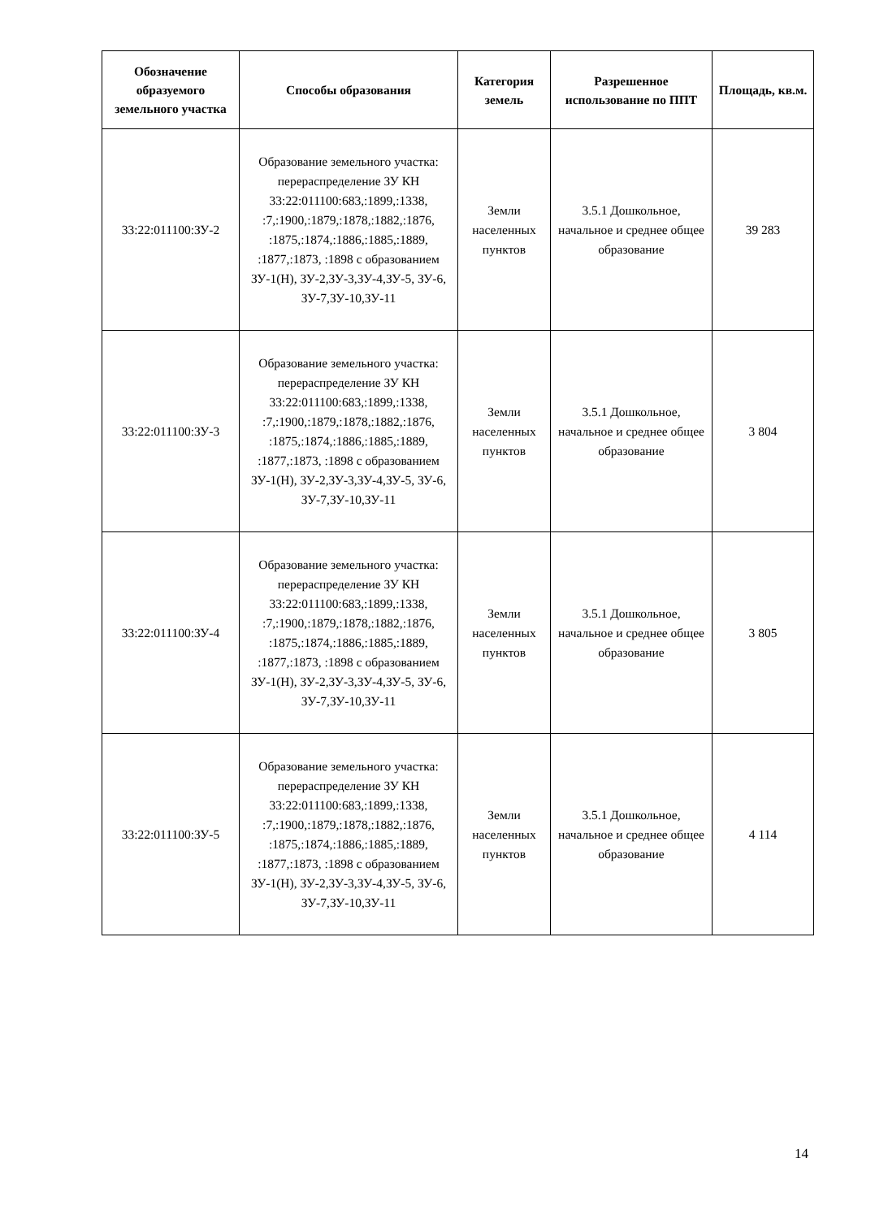| Обозначение образуемого земельного участка | Способы образования | Категория земель | Разрешенное использование по ППТ | Площадь, кв.м. |
| --- | --- | --- | --- | --- |
| 33:22:011100:ЗУ-2 | Образование земельного участка: перераспределение ЗУ КН 33:22:011100:683,:1899,:1338, :7,:1900,:1879,:1878,:1882,:1876, :1875,:1874,:1886,:1885,:1889, :1877,:1873, :1898 с образованием ЗУ-1(Н), ЗУ-2,ЗУ-3,ЗУ-4,ЗУ-5, ЗУ-6, ЗУ-7,ЗУ-10,ЗУ-11 | Земли населенных пунктов | 3.5.1 Дошкольное, начальное и среднее общее образование | 39 283 |
| 33:22:011100:ЗУ-3 | Образование земельного участка: перераспределение ЗУ КН 33:22:011100:683,:1899,:1338, :7,:1900,:1879,:1878,:1882,:1876, :1875,:1874,:1886,:1885,:1889, :1877,:1873, :1898 с образованием ЗУ-1(Н), ЗУ-2,ЗУ-3,ЗУ-4,ЗУ-5, ЗУ-6, ЗУ-7,ЗУ-10,ЗУ-11 | Земли населенных пунктов | 3.5.1 Дошкольное, начальное и среднее общее образование | 3 804 |
| 33:22:011100:ЗУ-4 | Образование земельного участка: перераспределение ЗУ КН 33:22:011100:683,:1899,:1338, :7,:1900,:1879,:1878,:1882,:1876, :1875,:1874,:1886,:1885,:1889, :1877,:1873, :1898 с образованием ЗУ-1(Н), ЗУ-2,ЗУ-3,ЗУ-4,ЗУ-5, ЗУ-6, ЗУ-7,ЗУ-10,ЗУ-11 | Земли населенных пунктов | 3.5.1 Дошкольное, начальное и среднее общее образование | 3 805 |
| 33:22:011100:ЗУ-5 | Образование земельного участка: перераспределение ЗУ КН 33:22:011100:683,:1899,:1338, :7,:1900,:1879,:1878,:1882,:1876, :1875,:1874,:1886,:1885,:1889, :1877,:1873, :1898 с образованием ЗУ-1(Н), ЗУ-2,ЗУ-3,ЗУ-4,ЗУ-5, ЗУ-6, ЗУ-7,ЗУ-10,ЗУ-11 | Земли населенных пунктов | 3.5.1 Дошкольное, начальное и среднее общее образование | 4 114 |
14